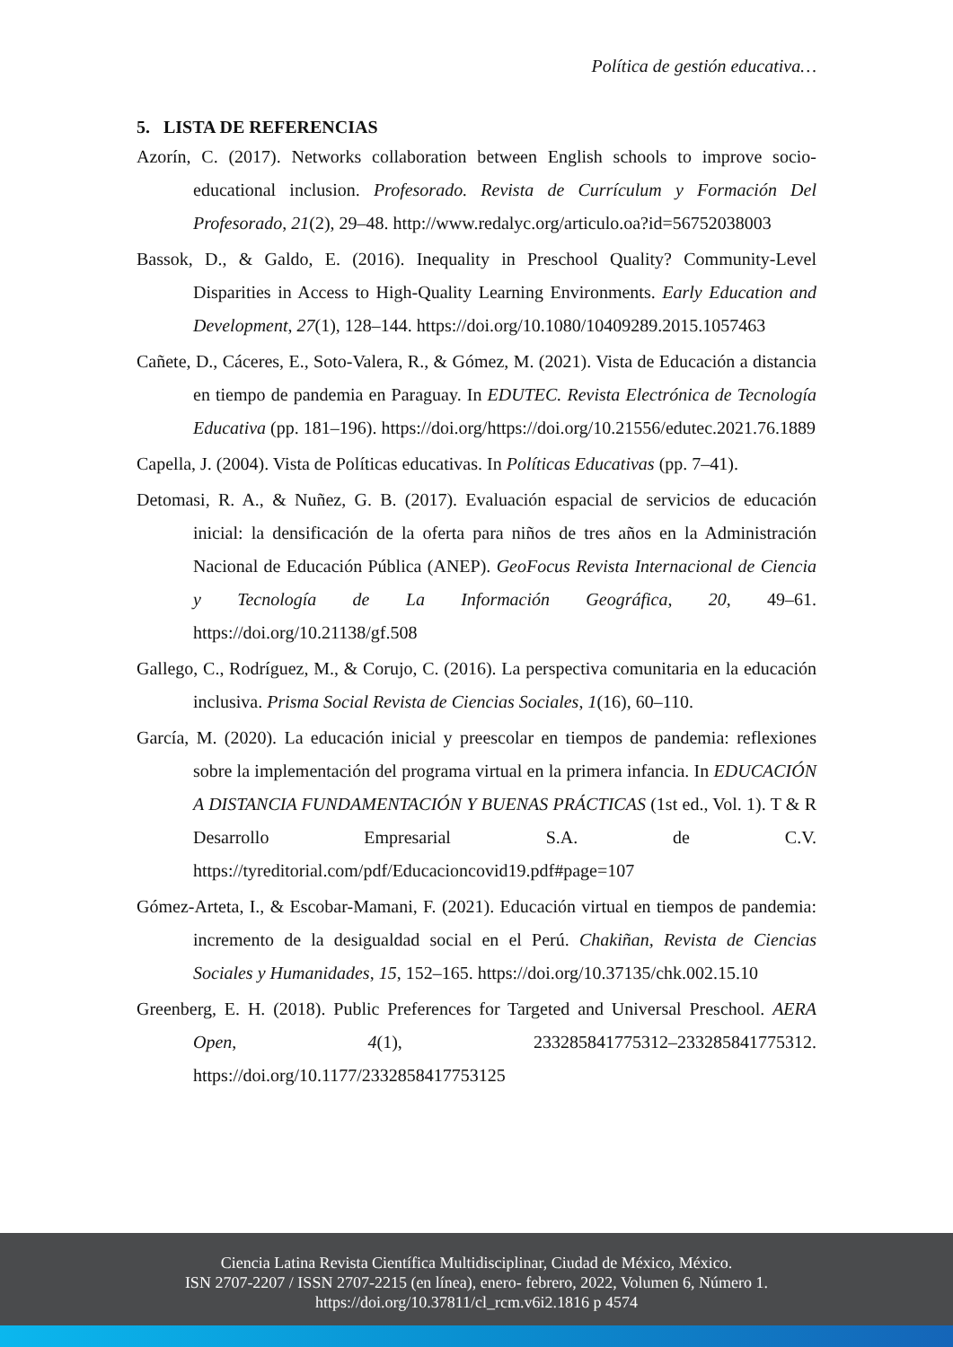Política de gestión educativa…
5. LISTA DE REFERENCIAS
Azorín, C. (2017). Networks collaboration between English schools to improve socio-educational inclusion. Profesorado. Revista de Currículum y Formación Del Profesorado, 21(2), 29–48. http://www.redalyc.org/articulo.oa?id=56752038003
Bassok, D., & Galdo, E. (2016). Inequality in Preschool Quality? Community-Level Disparities in Access to High-Quality Learning Environments. Early Education and Development, 27(1), 128–144. https://doi.org/10.1080/10409289.2015.1057463
Cañete, D., Cáceres, E., Soto-Valera, R., & Gómez, M. (2021). Vista de Educación a distancia en tiempo de pandemia en Paraguay. In EDUTEC. Revista Electrónica de Tecnología Educativa (pp. 181–196). https://doi.org/https://doi.org/10.21556/edutec.2021.76.1889
Capella, J. (2004). Vista de Políticas educativas. In Políticas Educativas (pp. 7–41).
Detomasi, R. A., & Nuñez, G. B. (2017). Evaluación espacial de servicios de educación inicial: la densificación de la oferta para niños de tres años en la Administración Nacional de Educación Pública (ANEP). GeoFocus Revista Internacional de Ciencia y Tecnología de La Información Geográfica, 20, 49–61. https://doi.org/10.21138/gf.508
Gallego, C., Rodríguez, M., & Corujo, C. (2016). La perspectiva comunitaria en la educación inclusiva. Prisma Social Revista de Ciencias Sociales, 1(16), 60–110.
García, M. (2020). La educación inicial y preescolar en tiempos de pandemia: reflexiones sobre la implementación del programa virtual en la primera infancia. In EDUCACIÓN A DISTANCIA FUNDAMENTACIÓN Y BUENAS PRÁCTICAS (1st ed., Vol. 1). T & R Desarrollo Empresarial S.A. de C.V. https://tyreditorial.com/pdf/Educacioncovid19.pdf#page=107
Gómez-Arteta, I., & Escobar-Mamani, F. (2021). Educación virtual en tiempos de pandemia: incremento de la desigualdad social en el Perú. Chakiñan, Revista de Ciencias Sociales y Humanidades, 15, 152–165. https://doi.org/10.37135/chk.002.15.10
Greenberg, E. H. (2018). Public Preferences for Targeted and Universal Preschool. AERA Open, 4(1), 233285841775312–233285841775312. https://doi.org/10.1177/2332858417753125
Ciencia Latina Revista Científica Multidisciplinar, Ciudad de México, México.
ISN 2707-2207 / ISSN 2707-2215 (en línea), enero- febrero, 2022, Volumen 6, Número 1.
https://doi.org/10.37811/cl_rcm.v6i2.1816 p 4574